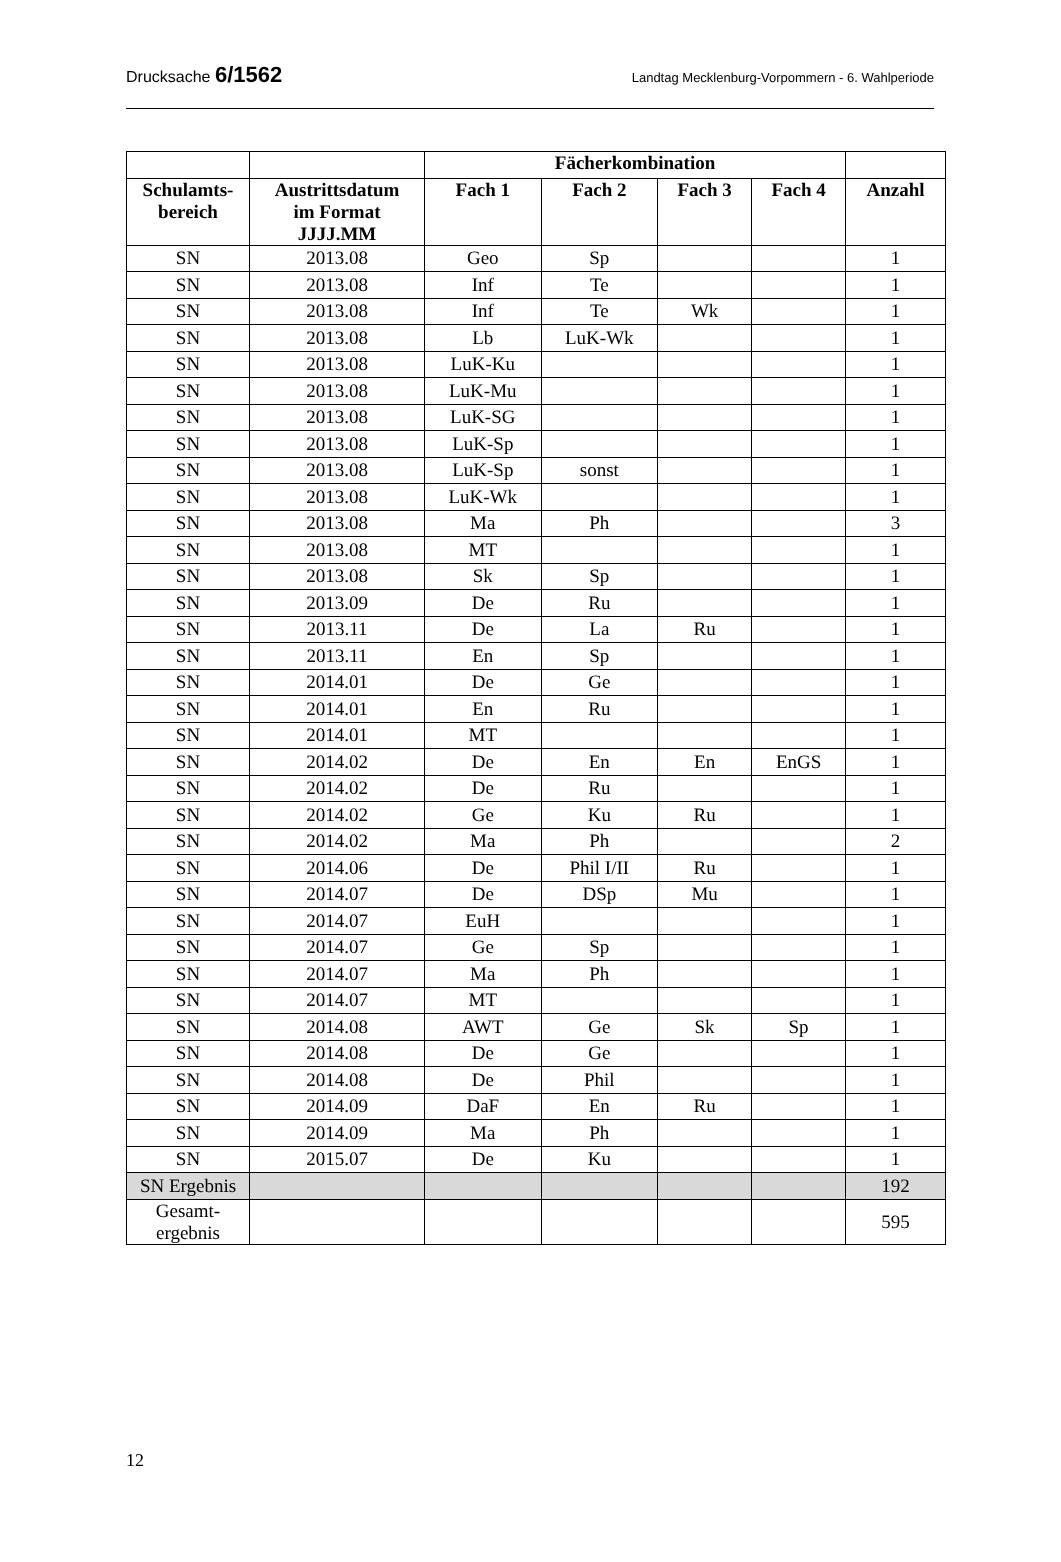Drucksache 6/1562 Landtag Mecklenburg-Vorpommern - 6. Wahlperiode
| | | Fächerkombination | | | | |
| --- | --- | --- | --- | --- | --- | --- |
| Schulamts- bereich | Austrittsdatum im Format JJJJ.MM | Fach 1 | Fach 2 | Fach 3 | Fach 4 | Anzahl |
| SN | 2013.08 | Geo | Sp | | | 1 |
| SN | 2013.08 | Inf | Te | | | 1 |
| SN | 2013.08 | Inf | Te | Wk | | 1 |
| SN | 2013.08 | Lb | LuK-Wk | | | 1 |
| SN | 2013.08 | LuK-Ku | | | | 1 |
| SN | 2013.08 | LuK-Mu | | | | 1 |
| SN | 2013.08 | LuK-SG | | | | 1 |
| SN | 2013.08 | LuK-Sp | | | | 1 |
| SN | 2013.08 | LuK-Sp | sonst | | | 1 |
| SN | 2013.08 | LuK-Wk | | | | 1 |
| SN | 2013.08 | Ma | Ph | | | 3 |
| SN | 2013.08 | MT | | | | 1 |
| SN | 2013.08 | Sk | Sp | | | 1 |
| SN | 2013.09 | De | Ru | | | 1 |
| SN | 2013.11 | De | La | Ru | | 1 |
| SN | 2013.11 | En | Sp | | | 1 |
| SN | 2014.01 | De | Ge | | | 1 |
| SN | 2014.01 | En | Ru | | | 1 |
| SN | 2014.01 | MT | | | | 1 |
| SN | 2014.02 | De | En | En | EnGS | 1 |
| SN | 2014.02 | De | Ru | | | 1 |
| SN | 2014.02 | Ge | Ku | Ru | | 1 |
| SN | 2014.02 | Ma | Ph | | | 2 |
| SN | 2014.06 | De | Phil I/II | Ru | | 1 |
| SN | 2014.07 | De | DSp | Mu | | 1 |
| SN | 2014.07 | EuH | | | | 1 |
| SN | 2014.07 | Ge | Sp | | | 1 |
| SN | 2014.07 | Ma | Ph | | | 1 |
| SN | 2014.07 | MT | | | | 1 |
| SN | 2014.08 | AWT | Ge | Sk | Sp | 1 |
| SN | 2014.08 | De | Ge | | | 1 |
| SN | 2014.08 | De | Phil | | | 1 |
| SN | 2014.09 | DaF | En | Ru | | 1 |
| SN | 2014.09 | Ma | Ph | | | 1 |
| SN | 2015.07 | De | Ku | | | 1 |
| SN Ergebnis | | | | | | 192 |
| Gesamt- ergebnis | | | | | | 595 |
12